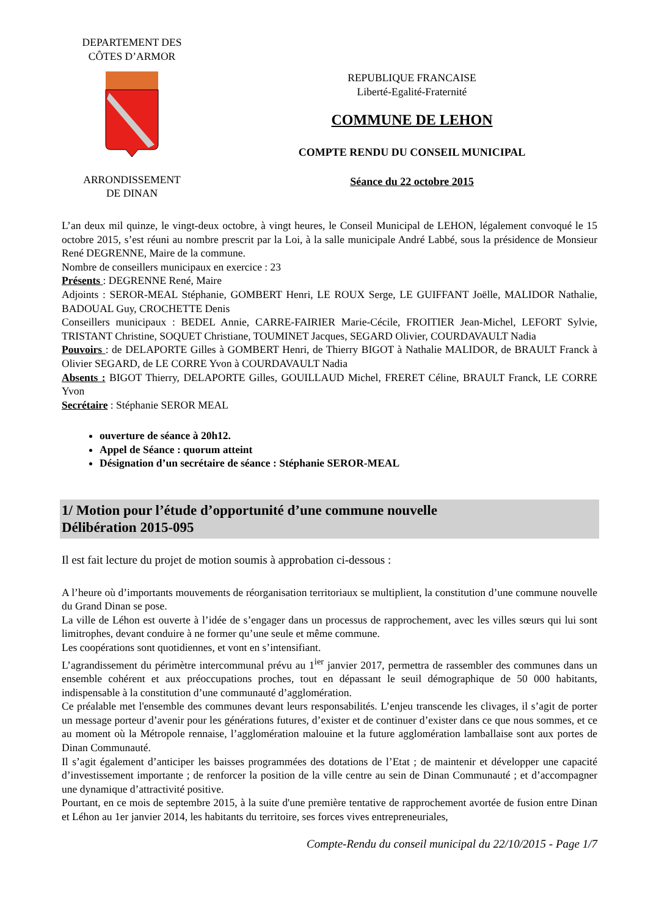DEPARTEMENT DES
CÔTES D’ARMOR ARRONDISSEMENT
DE DINAN
REPUBLIQUE FRANCAISE
Liberté-Egalité-Fraternité
COMMUNE DE LEHON
COMPTE RENDU DU CONSEIL MUNICIPAL
Séance du 22 octobre 2015
L’an deux mil quinze, le vingt-deux octobre, à vingt heures, le Conseil Municipal de LEHON, légalement convoqué le 15 octobre 2015, s’est réuni au nombre prescrit par la Loi, à la salle municipale André Labbé, sous la présidence de Monsieur René DEGRENNE, Maire de la commune.
Nombre de conseillers municipaux en exercice : 23
Présents : DEGRENNE René, Maire
Adjoints : SEROR-MEAL Stéphanie, GOMBERT Henri, LE ROUX Serge, LE GUIFFANT Joëlle, MALIDOR Nathalie, BADOUAL Guy, CROCHETTE Denis
Conseillers municipaux : BEDEL Annie, CARRE-FAIRIER Marie-Cécile, FROITIER Jean-Michel, LEFORT Sylvie, TRISTANT Christine, SOQUET Christiane, TOUMINET Jacques, SEGARD Olivier, COURDAVAULT Nadia
Pouvoirs : de DELAPORTE Gilles à GOMBERT Henri, de Thierry BIGOT à Nathalie MALIDOR, de BRAULT Franck à Olivier SEGARD, de LE CORRE Yvon à COURDAVAULT Nadia
Absents : BIGOT Thierry, DELAPORTE Gilles, GOUILLAUD Michel, FRERET Céline, BRAULT Franck, LE CORRE Yvon
Secrétaire : Stéphanie SEROR MEAL
ouverture de séance à 20h12.
Appel de Séance : quorum atteint
Désignation d’un secrétaire de séance : Stéphanie SEROR-MEAL
1/ Motion pour l’étude d’opportunité d’une commune nouvelle
Délibération 2015-095
Il est fait lecture du projet de motion soumis à approbation ci-dessous :
A l’heure où d’importants mouvements de réorganisation territoriaux se multiplient, la constitution d’une commune nouvelle du Grand Dinan se pose.
La ville de Léhon est ouverte à l’idée de s’engager dans un processus de rapprochement, avec les villes sœurs qui lui sont limitrophes, devant conduire à ne former qu’une seule et même commune.
Les coopérations sont quotidiennes, et vont en s’intensifiant.
L’agrandissement du périmètre intercommunal prévu au 1<sup>ier</sup> janvier 2017, permettra de rassembler des communes dans un ensemble cohérent et aux préoccupations proches, tout en dépassant le seuil démographique de 50 000 habitants, indispensable à la constitution d’une communauté d’agglomération.
Ce préalable met l'ensemble des communes devant leurs responsabilités. L’enjeu transcende les clivages, il s’agit de porter un message porteur d’avenir pour les générations futures, d’exister et de continuer d’exister dans ce que nous sommes, et ce au moment où la Métropole rennaise, l’agglomération malouine et la future agglomération lamballaise sont aux portes de Dinan Communauté.
Il s’agit également d’anticiper les baisses programmées des dotations de l’Etat ; de maintenir et développer une capacité d’investissement importante ; de renforcer la position de la ville centre au sein de Dinan Communauté ; et d’accompagner une dynamique d’attractivité positive.
Pourtant, en ce mois de septembre 2015, à la suite d'une première tentative de rapprochement avortée de fusion entre Dinan et Léhon au 1er janvier 2014, les habitants du territoire, ses forces vives entrepreneuriales,
Compte-Rendu du conseil municipal du 22/10/2015 - Page 1/7